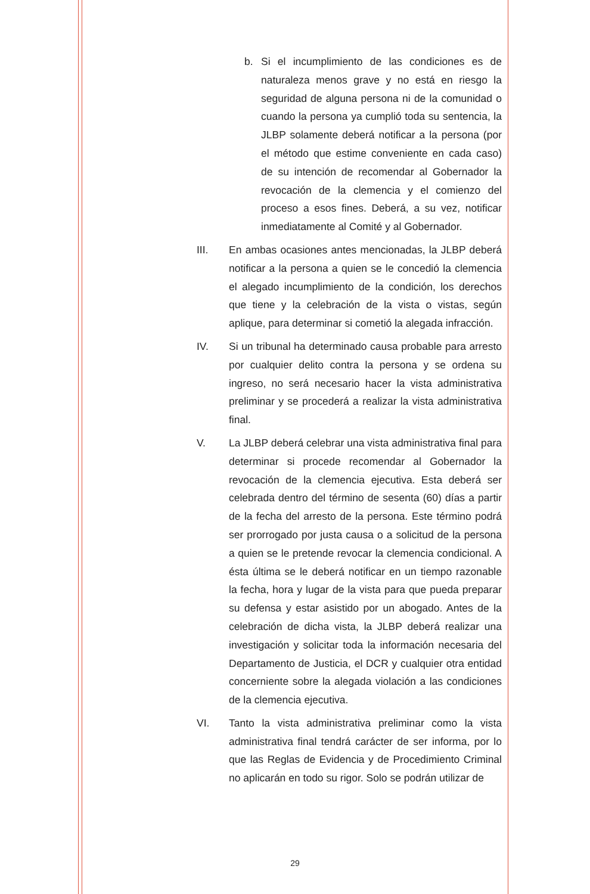b. Si el incumplimiento de las condiciones es de naturaleza menos grave y no está en riesgo la seguridad de alguna persona ni de la comunidad o cuando la persona ya cumplió toda su sentencia, la JLBP solamente deberá notificar a la persona (por el método que estime conveniente en cada caso) de su intención de recomendar al Gobernador la revocación de la clemencia y el comienzo del proceso a esos fines. Deberá, a su vez, notificar inmediatamente al Comité y al Gobernador.
III. En ambas ocasiones antes mencionadas, la JLBP deberá notificar a la persona a quien se le concedió la clemencia el alegado incumplimiento de la condición, los derechos que tiene y la celebración de la vista o vistas, según aplique, para determinar si cometió la alegada infracción.
IV. Si un tribunal ha determinado causa probable para arresto por cualquier delito contra la persona y se ordena su ingreso, no será necesario hacer la vista administrativa preliminar y se procederá a realizar la vista administrativa final.
V. La JLBP deberá celebrar una vista administrativa final para determinar si procede recomendar al Gobernador la revocación de la clemencia ejecutiva. Esta deberá ser celebrada dentro del término de sesenta (60) días a partir de la fecha del arresto de la persona. Este término podrá ser prorrogado por justa causa o a solicitud de la persona a quien se le pretende revocar la clemencia condicional. A ésta última se le deberá notificar en un tiempo razonable la fecha, hora y lugar de la vista para que pueda preparar su defensa y estar asistido por un abogado. Antes de la celebración de dicha vista, la JLBP deberá realizar una investigación y solicitar toda la información necesaria del Departamento de Justicia, el DCR y cualquier otra entidad concerniente sobre la alegada violación a las condiciones de la clemencia ejecutiva.
VI. Tanto la vista administrativa preliminar como la vista administrativa final tendrá carácter de ser informa, por lo que las Reglas de Evidencia y de Procedimiento Criminal no aplicarán en todo su rigor. Solo se podrán utilizar de
29